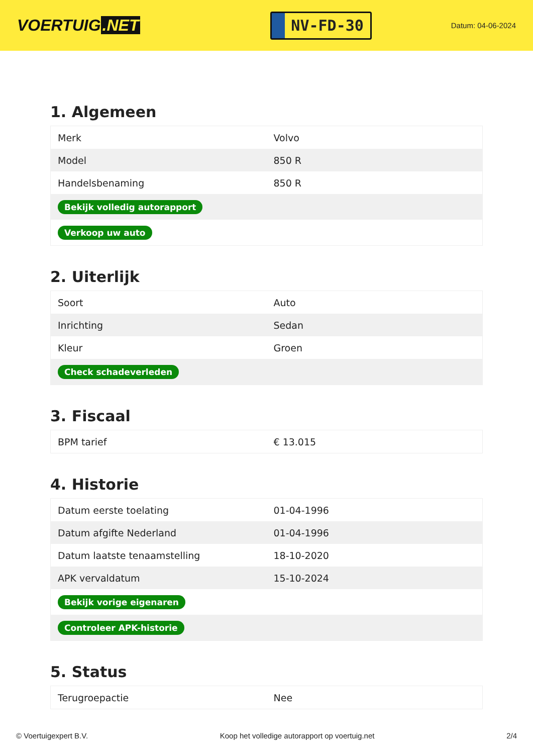VOERTUIG.NET
NV-FD-30
Datum: 04-06-2024
1. Algemeen
| Merk | Volvo |
| Model | 850 R |
| Handelsbenaming | 850 R |
| Bekijk volledig autorapport | |
| Verkoop uw auto | |
2. Uiterlijk
| Soort | Auto |
| Inrichting | Sedan |
| Kleur | Groen |
| Check schadeverleden | |
3. Fiscaal
| BPM tarief | € 13.015 |
4. Historie
| Datum eerste toelating | 01-04-1996 |
| Datum afgifte Nederland | 01-04-1996 |
| Datum laatste tenaamstelling | 18-10-2020 |
| APK vervaldatum | 15-10-2024 |
| Bekijk vorige eigenaren | |
| Controleer APK-historie | |
5. Status
| Terugroepactie | Nee |
© Voertuigexpert B.V. Koop het volledige autorapport op voertuig.net 2/4